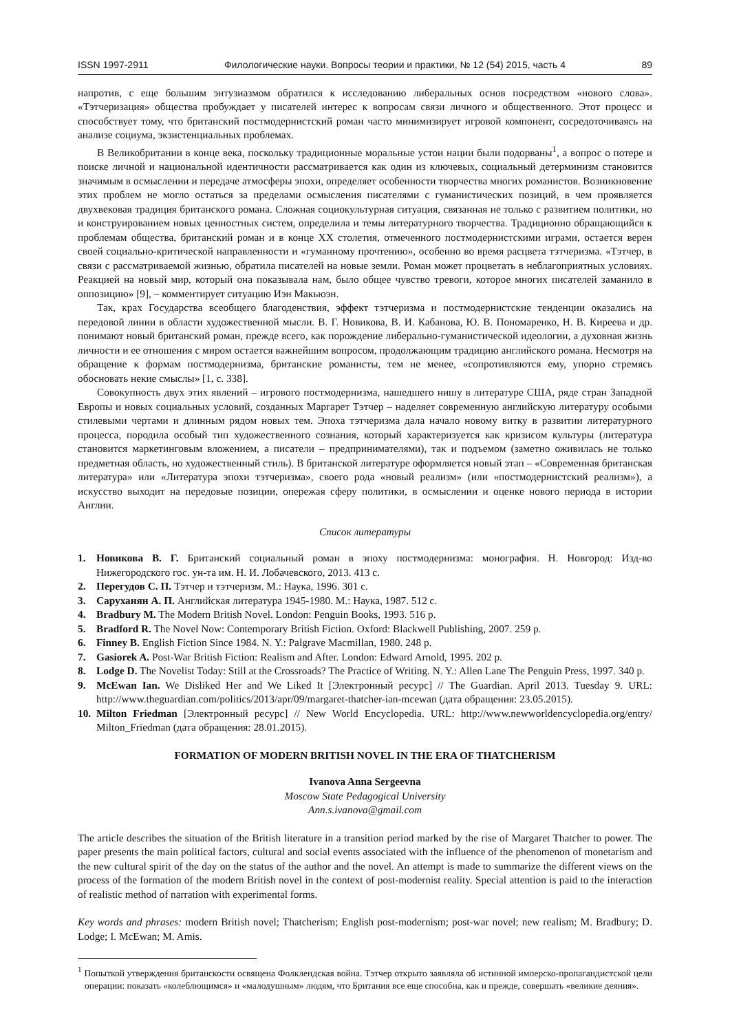ISSN 1997-2911 Филологические науки. Вопросы теории и практики, № 12 (54) 2015, часть 4 89
напротив, с еще большим энтузиазмом обратился к исследованию либеральных основ посредством «нового слова». «Тэтчеризация» общества пробуждает у писателей интерес к вопросам связи личного и общественного. Этот процесс и способствует тому, что британский постмодернистский роман часто минимизирует игровой компонент, сосредоточиваясь на анализе социума, экзистенциальных проблемах.
В Великобритании в конце века, поскольку традиционные моральные устои нации были подорваны<sup>1</sup>, а вопрос о потере и поиске личной и национальной идентичности рассматривается как один из ключевых, социальный детерминизм становится значимым в осмыслении и передаче атмосферы эпохи, определяет особенности творчества многих романистов. Возникновение этих проблем не могло остаться за пределами осмысления писателями с гуманистических позиций, в чем проявляется двухвековая традиция британского романа. Сложная социокультурная ситуация, связанная не только с развитием политики, но и конструированием новых ценностных систем, определила и темы литературного творчества. Традиционно обращающийся к проблемам общества, британский роман и в конце XX столетия, отмеченного постмодернистскими играми, остается верен своей социально-критической направленности и «гуманному прочтению», особенно во время расцвета тэтчеризма. «Тэтчер, в связи с рассматриваемой жизнью, обратила писателей на новые земли. Роман может процветать в неблагоприятных условиях. Реакцией на новый мир, который она показывала нам, было общее чувство тревоги, которое многих писателей заманило в оппозицию» [9], – комментирует ситуацию Иэн Макьюэн.
Так, крах Государства всеобщего благоденствия, эффект тэтчеризма и постмодернистские тенденции оказались на передовой линии в области художественной мысли. В. Г. Новикова, В. И. Кабанова, Ю. В. Пономаренко, Н. В. Киреева и др. понимают новый британский роман, прежде всего, как порождение либерально-гуманистической идеологии, а духовная жизнь личности и ее отношения с миром остается важнейшим вопросом, продолжающим традицию английского романа. Несмотря на обращение к формам постмодернизма, британские романисты, тем не менее, «сопротивляются ему, упорно стремясь обосновать некие смыслы» [1, с. 338].
Совокупность двух этих явлений – игрового постмодернизма, нашедшего нишу в литературе США, ряде стран Западной Европы и новых социальных условий, созданных Маргарет Тэтчер – наделяет современную английскую литературу особыми стилевыми чертами и длинным рядом новых тем. Эпоха тэтчеризма дала начало новому витку в развитии литературного процесса, породила особый тип художественного сознания, который характеризуется как кризисом культуры (литература становится маркетинговым вложением, а писатели – предпринимателями), так и подъемом (заметно оживилась не только предметная область, но художественный стиль). В британской литературе оформляется новый этап – «Современная британская литература» или «Литература эпохи тэтчеризма», своего рода «новый реализм» (или «постмодернистский реализм»), а искусство выходит на передовые позиции, опережая сферу политики, в осмыслении и оценке нового периода в истории Англии.
Список литературы
1. Новикова В. Г. Британский социальный роман в эпоху постмодернизма: монография. Н. Новгород: Изд-во Нижегородского гос. ун-та им. Н. И. Лобачевского, 2013. 413 с.
2. Перегудов С. П. Тэтчер и тэтчеризм. М.: Наука, 1996. 301 с.
3. Саруханян А. П. Английская литература 1945-1980. М.: Наука, 1987. 512 с.
4. Bradbury M. The Modern British Novel. London: Penguin Books, 1993. 516 p.
5. Bradford R. The Novel Now: Contemporary British Fiction. Oxford: Blackwell Publishing, 2007. 259 p.
6. Finney B. English Fiction Since 1984. N. Y.: Palgrave Macmillan, 1980. 248 p.
7. Gasiorek A. Post-War British Fiction: Realism and After. London: Edward Arnold, 1995. 202 p.
8. Lodge D. The Novelist Today: Still at the Crossroads? The Practice of Writing. N. Y.: Allen Lane The Penguin Press, 1997. 340 p.
9. McEwan Ian. We Disliked Her and We Liked It [Электронный ресурс] // The Guardian. April 2013. Tuesday 9. URL: http://www.theguardian.com/politics/2013/apr/09/margaret-thatcher-ian-mcewan (дата обращения: 23.05.2015).
10. Milton Friedman [Электронный ресурс] // New World Encyclopedia. URL: http://www.newworldencyclopedia.org/entry/ Milton_Friedman (дата обращения: 28.01.2015).
FORMATION OF MODERN BRITISH NOVEL IN THE ERA OF THATCHERISM
Ivanova Anna Sergeevna
Moscow State Pedagogical University
Ann.s.ivanova@gmail.com
The article describes the situation of the British literature in a transition period marked by the rise of Margaret Thatcher to power. The paper presents the main political factors, cultural and social events associated with the influence of the phenomenon of monetarism and the new cultural spirit of the day on the status of the author and the novel. An attempt is made to summarize the different views on the process of the formation of the modern British novel in the context of post-modernist reality. Special attention is paid to the interaction of realistic method of narration with experimental forms.
Key words and phrases: modern British novel; Thatcherism; English post-modernism; post-war novel; new realism; M. Bradbury; D. Lodge; I. McEwan; M. Amis.
<sup>1</sup> Попыткой утверждения британскости освящена Фолклендская война. Тэтчер открыто заявляла об истинной имперско-пропагандистской цели операции: показать «колеблющимся» и «малодушным» людям, что Британия все еще способна, как и прежде, совершать «великие деяния».